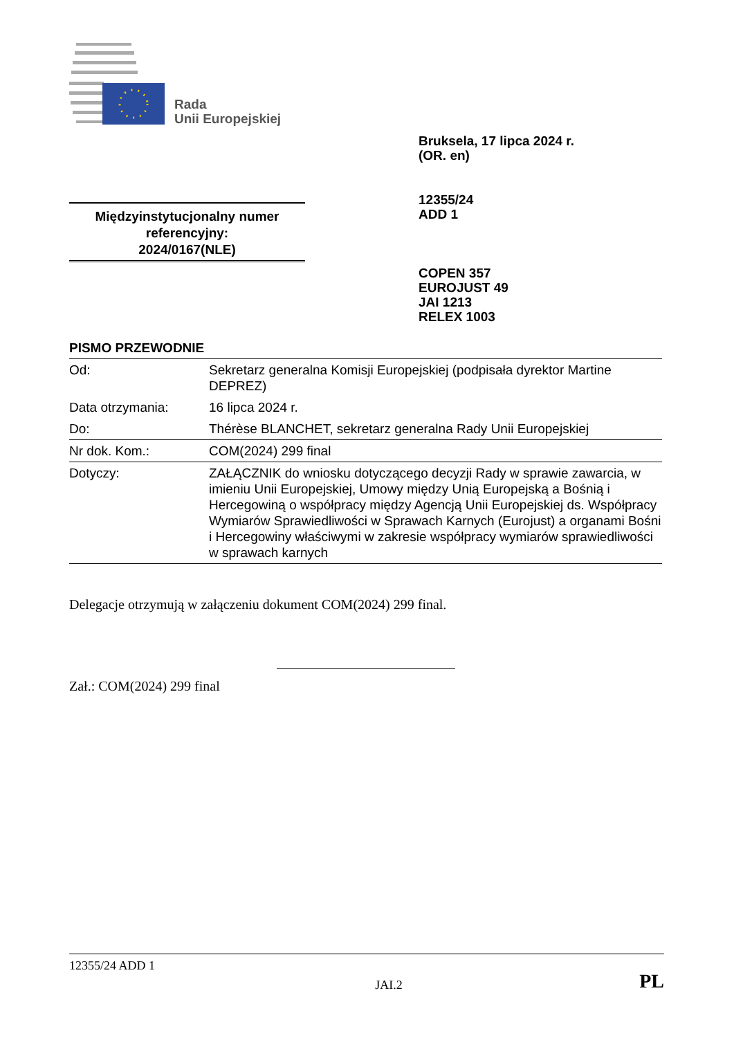Rada
Unii Europejskiej
Bruksela, 17 lipca 2024 r.
(OR. en)
12355/24
ADD 1
COPEN 357
EUROJUST 49
JAI 1213
RELEX 1003
Międzyinstytucjonalny numer referencyjny:
2024/0167(NLE)
PISMO PRZEWODNIE
| Od: | Sekretarz generalna Komisji Europejskiej (podpisała dyrektor Martine DEPREZ) |
| Data otrzymania: | 16 lipca 2024 r. |
| Do: | Thérèse BLANCHET, sekretarz generalna Rady Unii Europejskiej |
| Nr dok. Kom.: | COM(2024) 299 final |
| Dotyczy: | ZAŁĄCZNIK do wniosku dotyczącego decyzji Rady w sprawie zawarcia, w imieniu Unii Europejskiej, Umowy między Unią Europejską a Bośnią i Hercegowiną o współpracy między Agencją Unii Europejskiej ds. Współpracy Wymiarów Sprawiedliwości w Sprawach Karnych (Eurojust) a organami Bośni i Hercegowiny właściwymi w zakresie współpracy wymiarów sprawiedliwości w sprawach karnych |
Delegacje otrzymują w załączeniu dokument COM(2024) 299 final.
Zał.: COM(2024) 299 final
12355/24 ADD 1
JAI.2 PL